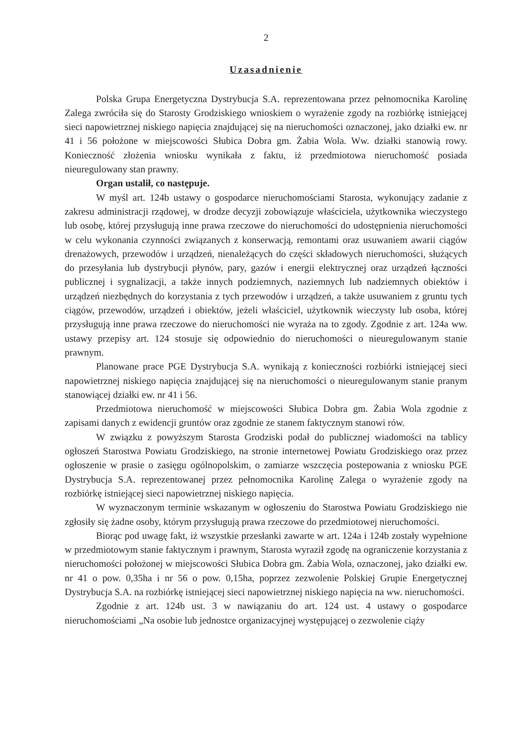2
Uzasadnienie
Polska Grupa Energetyczna Dystrybucja S.A. reprezentowana przez pełnomocnika Karolinę Zalega zwróciła się do Starosty Grodziskiego wnioskiem o wyrażenie zgody na rozbiórkę istniejącej sieci napowietrznej niskiego napięcia znajdującej się na nieruchomości oznaczonej, jako działki ew. nr 41 i 56 położone w miejscowości Słubica Dobra gm. Żabia Wola. Ww. działki stanowią rowy. Konieczność złożenia wniosku wynikała z faktu, iż przedmiotowa nieruchomość posiada nieuregulowany stan prawny.
Organ ustalił, co następuje.
W myśl art. 124b ustawy o gospodarce nieruchomościami Starosta, wykonujący zadanie z zakresu administracji rządowej, w drodze decyzji zobowiązuje właściciela, użytkownika wieczystego lub osobę, której przysługują inne prawa rzeczowe do nieruchomości do udostępnienia nieruchomości w celu wykonania czynności związanych z konserwacją, remontami oraz usuwaniem awarii ciągów drenażowych, przewodów i urządzeń, nienależących do części składowych nieruchomości, służących do przesyłania lub dystrybucji płynów, pary, gazów i energii elektrycznej oraz urządzeń łączności publicznej i sygnalizacji, a także innych podziemnych, naziemnych lub nadziemnych obiektów i urządzeń niezbędnych do korzystania z tych przewodów i urządzeń, a także usuwaniem z gruntu tych ciągów, przewodów, urządzeń i obiektów, jeżeli właściciel, użytkownik wieczysty lub osoba, której przysługują inne prawa rzeczowe do nieruchomości nie wyraża na to zgody. Zgodnie z art. 124a ww. ustawy przepisy art. 124 stosuje się odpowiednio do nieruchomości o nieuregulowanym stanie prawnym.
Planowane prace PGE Dystrybucja S.A. wynikają z konieczności rozbiórki istniejącej sieci napowietrznej niskiego napięcia znajdującej się na nieruchomości o nieuregulowanym stanie pranym stanowiącej działki ew. nr 41 i 56.
Przedmiotowa nieruchomość w miejscowości Słubica Dobra gm. Żabia Wola zgodnie z zapisami danych z ewidencji gruntów oraz zgodnie ze stanem faktycznym stanowi rów.
W związku z powyższym Starosta Grodziski podał do publicznej wiadomości na tablicy ogłoszeń Starostwa Powiatu Grodziskiego, na stronie internetowej Powiatu Grodziskiego oraz przez ogłoszenie w prasie o zasięgu ogólnopolskim, o zamiarze wszczęcia postepowania z wniosku PGE Dystrybucja S.A. reprezentowanej przez pełnomocnika Karolinę Zalega o wyrażenie zgody na rozbiórkę istniejącej sieci napowietrznej niskiego napięcia.
W wyznaczonym terminie wskazanym w ogłoszeniu do Starostwa Powiatu Grodziskiego nie zgłosiły się żadne osoby, którym przysługują prawa rzeczowe do przedmiotowej nieruchomości.
Biorąc pod uwagę fakt, iż wszystkie przesłanki zawarte w art. 124a i 124b zostały wypełnione w przedmiotowym stanie faktycznym i prawnym, Starosta wyraził zgodę na ograniczenie korzystania z nieruchomości położonej w miejscowości Słubica Dobra gm. Żabia Wola, oznaczonej, jako działki ew. nr 41 o pow. 0,35ha i nr 56 o pow. 0,15ha, poprzez zezwolenie Polskiej Grupie Energetycznej Dystrybucja S.A. na rozbiórkę istniejącej sieci napowietrznej niskiego napięcia na ww. nieruchomości.
Zgodnie z art. 124b ust. 3 w nawiązaniu do art. 124 ust. 4 ustawy o gospodarce nieruchomościami „Na osobie lub jednostce organizacyjnej występującej o zezwolenie ciąży